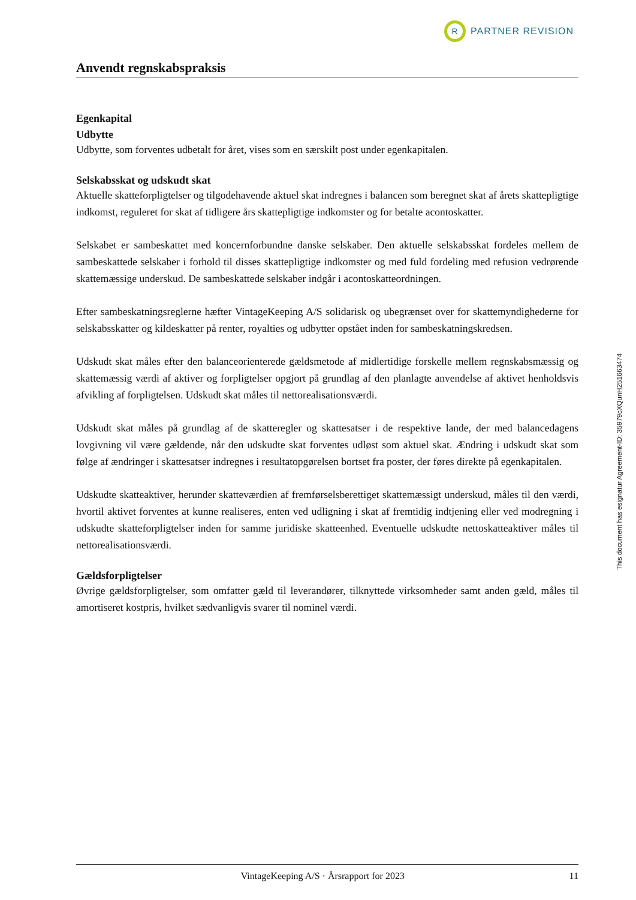R
PARTNER REVISION
Anvendt regnskabspraksis
Egenkapital
Udbytte
Udbytte, som forventes udbetalt for året, vises som en særskilt post under egenkapitalen.
Selskabsskat og udskudt skat
Aktuelle skatteforpligtelser og tilgodehavende aktuel skat indregnes i balancen som beregnet skat af årets skattepligtige indkomst, reguleret for skat af tidligere års skattepligtige indkomster og for betalte acontoskatter.
Selskabet er sambeskattet med koncernforbundne danske selskaber. Den aktuelle selskabsskat fordeles mellem de sambeskattede selskaber i forhold til disses skattepligtige indkomster og med fuld fordeling med refusion vedrørende skattemæssige underskud. De sambeskattede selskaber indgår i acontoskatteordningen.
Efter sambeskatningsreglerne hæfter VintageKeeping A/S solidarisk og ubegrænset over for skattemyndighederne for selskabsskatter og kildeskatter på renter, royalties og udbytter opstået inden for sambeskatningskredsen.
Udskudt skat måles efter den balanceorienterede gældsmetode af midlertidige forskelle mellem regnskabsmæssig og skattemæssig værdi af aktiver og forpligtelser opgjort på grundlag af den planlagte anvendelse af aktivet henholdsvis afvikling af forpligtelsen. Udskudt skat måles til nettorealisationsværdi.
Udskudt skat måles på grundlag af de skatteregler og skattesatser i de respektive lande, der med balancedagens lovgivning vil være gældende, når den udskudte skat forventes udløst som aktuel skat. Ændring i udskudt skat som følge af ændringer i skattesatser indregnes i resultatopgørelsen bortset fra poster, der føres direkte på egenkapitalen.
Udskudte skatteaktiver, herunder skatteværdien af fremførselsberettiget skattemæssigt underskud, måles til den værdi, hvortil aktivet forventes at kunne realiseres, enten ved udligning i skat af fremtidig indtjening eller ved modregning i udskudte skatteforpligtelser inden for samme juridiske skatteenhed. Eventuelle udskudte nettoskatteaktiver måles til nettorealisationsværdi.
Gældsforpligtelser
Øvrige gældsforpligtelser, som omfatter gæld til leverandører, tilknyttede virksomheder samt anden gæld, måles til amortiseret kostpris, hvilket sædvanligvis svarer til nominel værdi.
This document has esignatur Agreement-ID: 35979cXQunH251663474
VintageKeeping A/S · Årsrapport for 2023 11